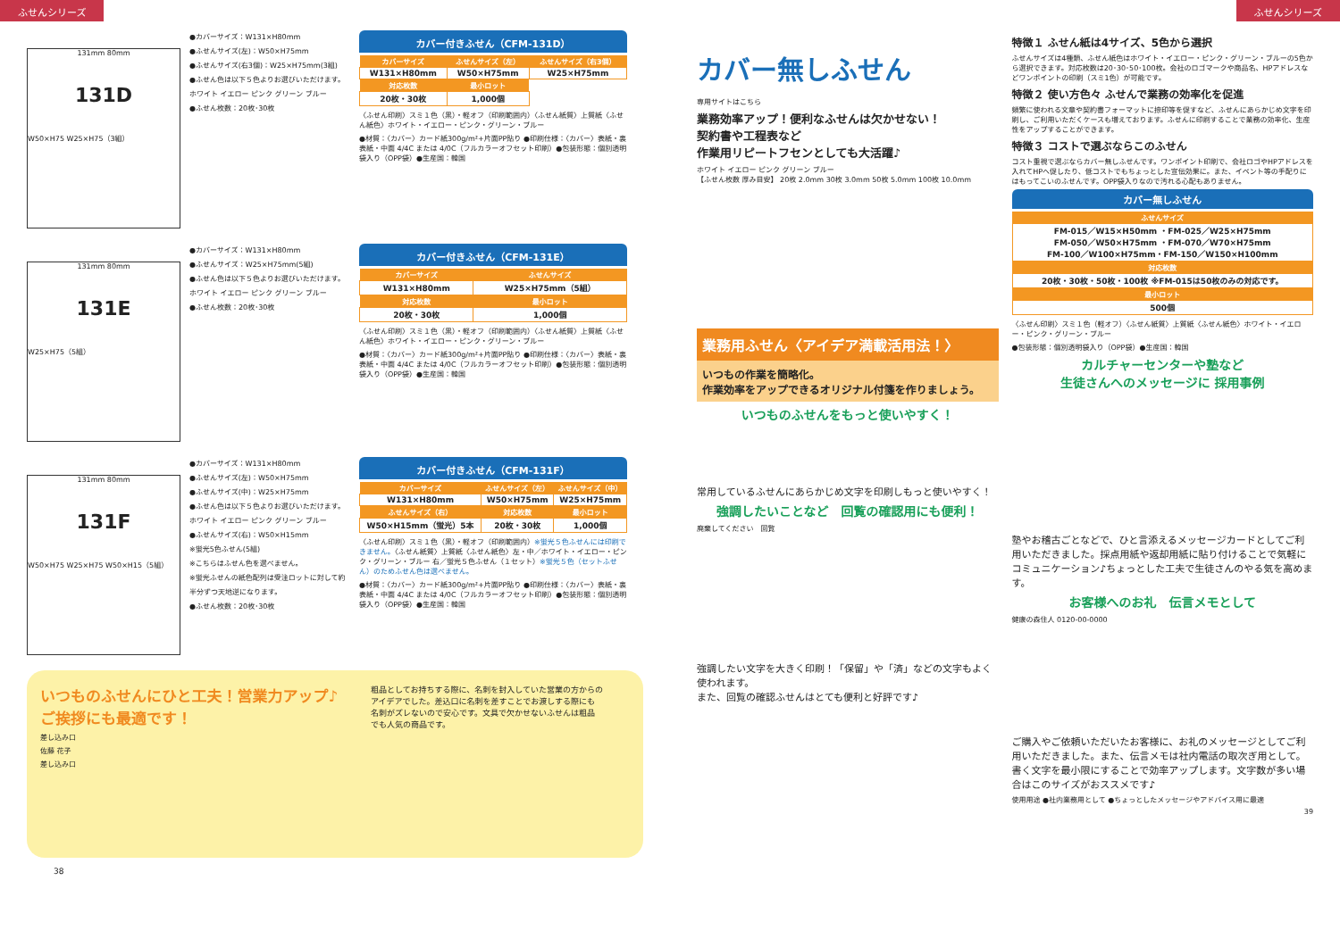ふせんシリーズ ふせんシリーズ
131mm 80mm
131D
W50×H75 W25×H75（3組）
●カバーサイズ：W131×H80mm
●ふせんサイズ(左)：W50×H75mm
●ふせんサイズ(右3個)：W25×H75mm(3組)
●ふせん色は以下５色よりお選びいただけます。
ホワイト イエロー ピンク グリーン ブルー
●ふせん枚数：20枚･30枚
カバー付きふせん（CFM-131D）
| カバーサイズ | ふせんサイズ（左） | ふせんサイズ（右3個） |
| --- | --- | --- |
| W131×H80mm | W50×H75mm | W25×H75mm |
| 対応枚数 | 最小ロット | |
| 20枚・30枚 | 1,000個 | |
〈ふせん印刷〉スミ１色（黒）・軽オフ（印刷範囲内）〈ふせん紙質〉上質紙〈ふせん紙色〉ホワイト・イエロー・ピンク・グリーン・ブルー
●材質：〈カバー〉カード紙300g/m²+片面PP貼り ●印刷仕様：〈カバー〉表紙・裏表紙・中面 4/4C または 4/0C（フルカラーオフセット印刷）●包装形態：個別透明袋入り（OPP袋）●生産国：韓国
131mm 80mm
131E
W25×H75（5組）
●カバーサイズ：W131×H80mm
●ふせんサイズ：W25×H75mm(5組)
●ふせん色は以下５色よりお選びいただけます。
ホワイト イエロー ピンク グリーン ブルー
●ふせん枚数：20枚･30枚
カバー付きふせん（CFM-131E）
| カバーサイズ | ふせんサイズ |
| --- | --- |
| W131×H80mm | W25×H75mm（5組） |
| 対応枚数 | 最小ロット |
| 20枚・30枚 | 1,000個 |
〈ふせん印刷〉スミ１色（黒）・軽オフ（印刷範囲内）〈ふせん紙質〉上質紙〈ふせん紙色〉ホワイト・イエロー・ピンク・グリーン・ブルー
●材質：〈カバー〉カード紙300g/m²+片面PP貼り ●印刷仕様：〈カバー〉表紙・裏表紙・中面 4/4C または 4/0C（フルカラーオフセット印刷）●包装形態：個別透明袋入り（OPP袋）●生産国：韓国
131mm 80mm
131F
W50×H75 W25×H75 W50×H15（5組）
●カバーサイズ：W131×H80mm
●ふせんサイズ(左)：W50×H75mm
●ふせんサイズ(中)：W25×H75mm
●ふせん色は以下５色よりお選びいただけます。
ホワイト イエロー ピンク グリーン ブルー
●ふせんサイズ(右)：W50×H15mm
※蛍光5色ふせん(5組)
※こちらはふせん色を選べません。
※蛍光ふせんの紙色配列は受注ロットに対して約半分ずつ天地逆になります。
●ふせん枚数：20枚･30枚
カバー付きふせん（CFM-131F）
| カバーサイズ | ふせんサイズ（左） | ふせんサイズ（中） |
| --- | --- | --- |
| W131×H80mm | W50×H75mm | W25×H75mm |
| ふせんサイズ（右） | 対応枚数 | 最小ロット |
| W50×H15mm（蛍光）5本 | 20枚・30枚 | 1,000個 |
〈ふせん印刷〉スミ１色（黒）・軽オフ（印刷範囲内）※蛍光５色ふせんには印刷できません。〈ふせん紙質〉上質紙〈ふせん紙色〉左・中／ホワイト・イエロー・ピンク・グリーン・ブルー 右／蛍光５色ふせん（１セット）※蛍光５色（セットふせん）のためふせん色は選べません。
●材質：〈カバー〉カード紙300g/m²+片面PP貼り ●印刷仕様：〈カバー〉表紙・裏表紙・中面 4/4C または 4/0C（フルカラーオフセット印刷）●包装形態：個別透明袋入り（OPP袋）●生産国：韓国
いつものふせんにひと工夫！営業力アップ♪
ご挨拶にも最適です！
差し込み口
佐藤 花子
差し込み口
粗品としてお持ちする際に、名刺を封入していた営業の方からのアイデアでした。差込口に名刺を差すことでお渡しする際にも名刺がズレないので安心です。文具で欠かせないふせんは粗品でも人気の商品です。
38
カバー無しふせん
専用サイトはこちら
業務効率アップ！便利なふせんは欠かせない！
契約書や工程表など
作業用リピートフセンとしても大活躍♪
ホワイト イエロー ピンク グリーン ブルー
【ふせん枚数 厚み目安】 20枚 2.0mm 30枚 3.0mm 50枚 5.0mm 100枚 10.0mm
業務用ふせん〈アイデア満載活用法！〉
いつもの作業を簡略化。
作業効率をアップできるオリジナル付箋を作りましょう。
いつものふせんをもっと使いやすく！
常用しているふせんにあらかじめ文字を印刷しもっと使いやすく！
強調したいことなど　回覧の確認用にも便利！
廃棄してください　回覧
強調したい文字を大きく印刷！「保留」や「済」などの文字もよく使われます。
また、回覧の確認ふせんはとても便利と好評です♪
特徴１ ふせん紙は4サイズ、5色から選択
ふせんサイズは4種類、ふせん紙色はホワイト・イエロー・ピンク・グリーン・ブルーの5色から選択できます。対応枚数は20･30･50･100枚。会社のロゴマークや商品名、HPアドレスなどワンポイントの印刷（スミ1色）が可能です。
特徴２ 使い方色々 ふせんで業務の効率化を促進
頻繁に使われる文章や契約書フォーマットに捺印等を促すなど、ふせんにあらかじめ文字を印刷し、ご利用いただくケースも増えております。ふせんに印刷することで業務の効率化、生産性をアップすることができます。
特徴３ コストで選ぶならこのふせん
コスト重視で選ぶならカバー無しふせんです。ワンポイント印刷で、会社ロゴやHPアドレスを入れてHPへ促したり、低コストでもちょっとした宣伝効果に。また、イベント等の手配りにはもってこいのふせんです。OPP袋入りなので汚れる心配もありません。
カバー無しふせん
| ふせんサイズ |
| --- |
| FM-015／W15×H50mm ・FM-025／W25×H75mm FM-050／W50×H75mm ・FM-070／W70×H75mm FM-100／W100×H75mm・FM-150／W150×H100mm |
| 対応枚数 |
| 20枚・30枚・50枚・100枚 ※FM-015は50枚のみの対応です。 |
| 最小ロット |
| 500個 |
〈ふせん印刷〉スミ１色（軽オフ）〈ふせん紙質〉上質紙〈ふせん紙色〉ホワイト・イエロー・ピンク・グリーン・ブルー
●包装形態：個別透明袋入り（OPP袋）●生産国：韓国
カルチャーセンターや塾など
生徒さんへのメッセージに 採用事例
塾やお稽古ごとなどで、ひと言添えるメッセージカードとしてご利用いただきました。採点用紙や返却用紙に貼り付けることで気軽にコミュニケーション♪ちょっとした工夫で生徒さんのやる気を高めます。
お客様へのお礼　伝言メモとして
健康の森住人 0120-00-0000
ご購入やご依頼いただいたお客様に、お礼のメッセージとしてご利用いただきました。また、伝言メモは社内電話の取次ぎ用として。書く文字を最小限にすることで効率アップします。文字数が多い場合はこのサイズがおススメです♪
使用用途 ●社内業務用として ●ちょっとしたメッセージやアドバイス用に最適
39